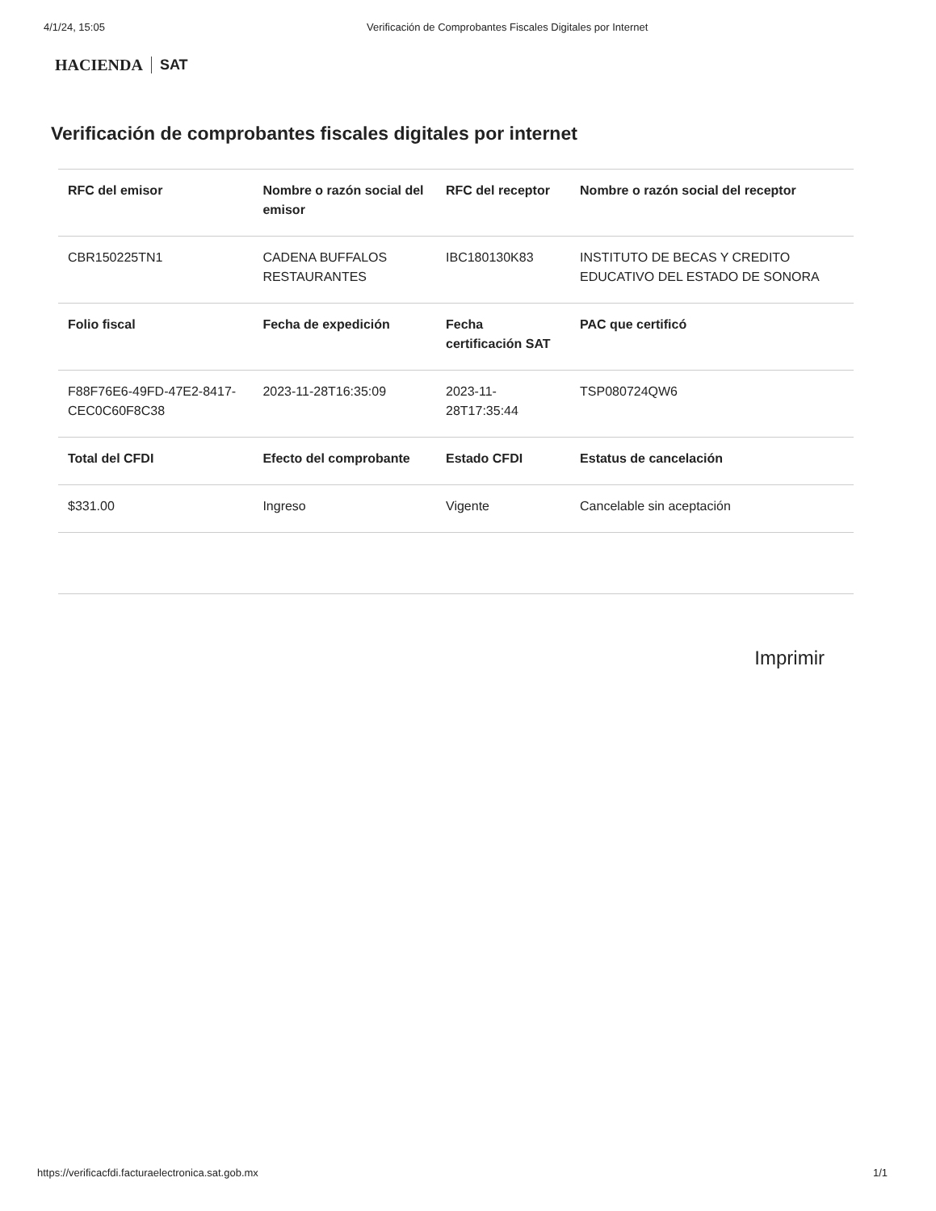4/1/24, 15:05 Verificación de Comprobantes Fiscales Digitales por Internet
HACIENDA SAT
Verificación de comprobantes fiscales digitales por internet
| RFC del emisor | Nombre o razón social del emisor | RFC del receptor | Nombre o razón social del receptor |
| --- | --- | --- | --- |
| CBR150225TN1 | CADENA BUFFALOS RESTAURANTES | IBC180130K83 | INSTITUTO DE BECAS Y CREDITO EDUCATIVO DEL ESTADO DE SONORA |
| Folio fiscal | Fecha de expedición | Fecha certificación SAT | PAC que certificó |
| F88F76E6-49FD-47E2-8417-CEC0C60F8C38 | 2023-11-28T16:35:09 | 2023-11-28T17:35:44 | TSP080724QW6 |
| Total del CFDI | Efecto del comprobante | Estado CFDI | Estatus de cancelación |
| $331.00 | Ingreso | Vigente | Cancelable sin aceptación |
Imprimir
https://verificacfdi.facturaelectronica.sat.gob.mx 1/1